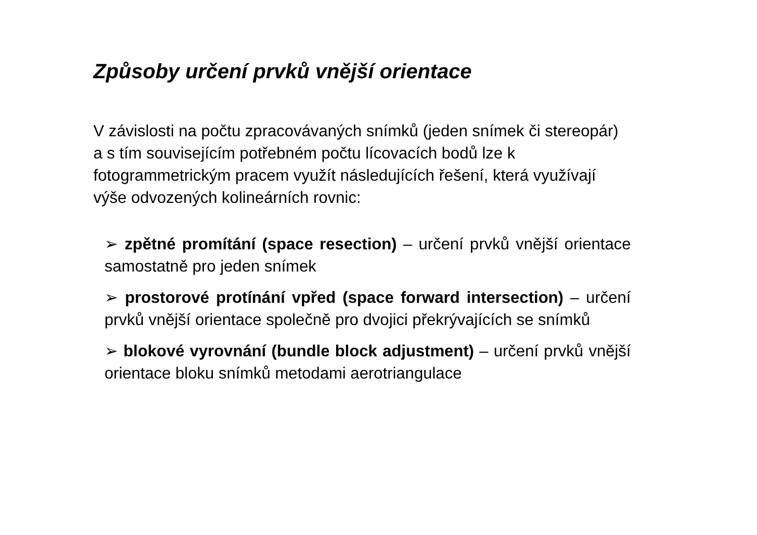Způsoby určení prvků vnější orientace
V závislosti na počtu zpracovávaných snímků (jeden snímek či stereopár) a s tím souvisejícím potřebném počtu lícovacích bodů lze k fotogrammetrickým pracem využít následujících řešení, která využívají výše odvozených kolineárních rovnic:
➢ zpětné promítání (space resection) – určení prvků vnější orientace samostatně pro jeden snímek
➢ prostorové protínání vpřed (space forward intersection) – určení prvků vnější orientace společně pro dvojici překrývajících se snímků
➢ blokové vyrovnání (bundle block adjustment) – určení prvků vnější orientace bloku snímků metodami aerotriangulace